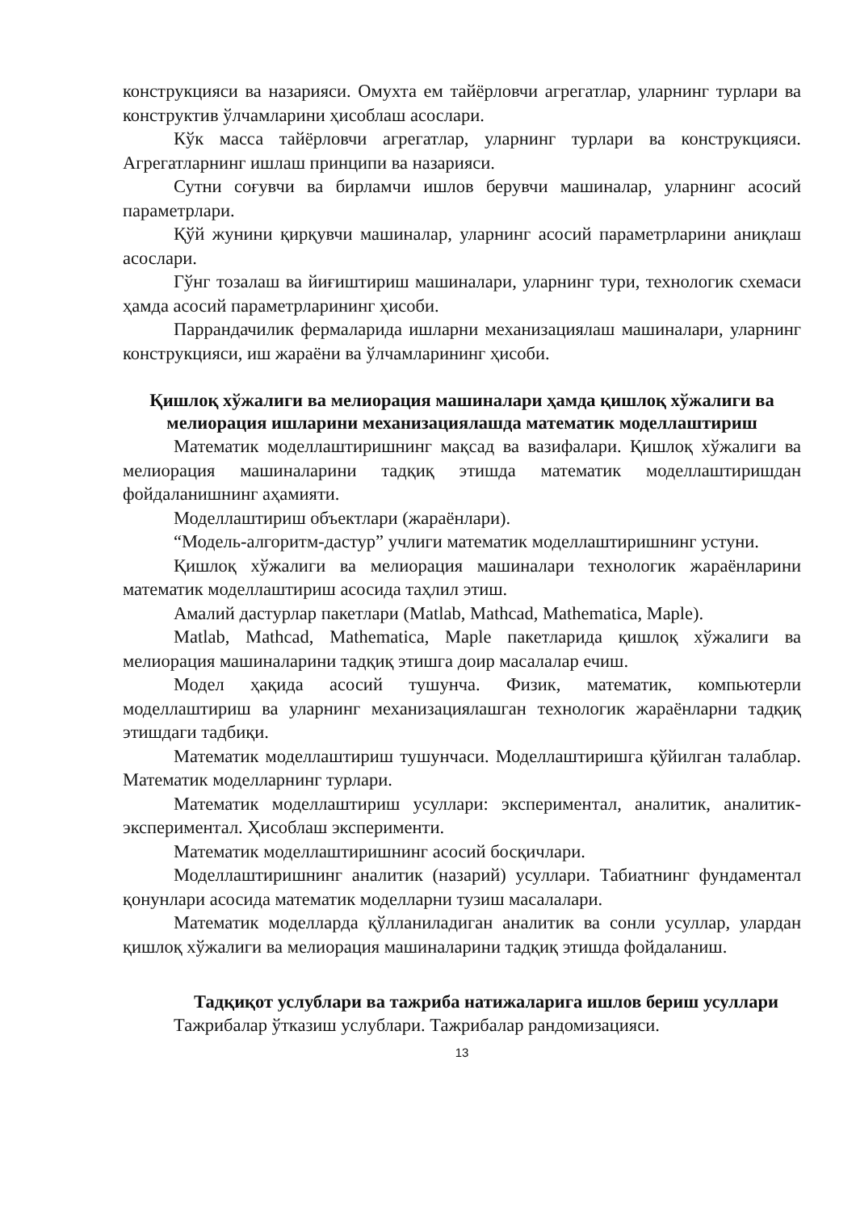конструкцияси ва назарияси. Омухта ем тайёрловчи агрегатлар, уларнинг турлари ва конструктив ўлчамларини ҳисоблаш асослари.
Кўк масса тайёрловчи агрегатлар, уларнинг турлари ва конструкцияси. Агрегатларнинг ишлаш принципи ва назарияси.
Сутни соғувчи ва бирламчи ишлов берувчи машиналар, уларнинг асосий параметрлари.
Қўй жунини қирқувчи машиналар, уларнинг асосий параметрларини аниқлаш асослари.
Гўнг тозалаш ва йиғиштириш машиналари, уларнинг тури, технологик схемаси ҳамда асосий параметрларининг ҳисоби.
Паррандачилик фермаларида ишларни механизациялаш машиналари, уларнинг конструкцияси, иш жараёни ва ўлчамларининг ҳисоби.
Қишлоқ хўжалиги ва мелиорация машиналари ҳамда қишлоқ хўжалиги ва мелиорация ишларини механизациялашда математик моделлаштириш
Математик моделлаштиришнинг мақсад ва вазифалари. Қишлоқ хўжалиги ва мелиорация машиналарини тадқиқ этишда математик моделлаштиришдан фойдаланишнинг аҳамияти.
Моделлаштириш объектлари (жараёнлари).
“Модель-алгоритм-дастур” учлиги математик моделлаштиришнинг устуни.
Қишлоқ хўжалиги ва мелиорация машиналари технологик жараёнларини математик моделлаштириш асосида таҳлил этиш.
Амалий дастурлар пакетлари (Matlab, Mathcad, Mathematica, Maple).
Matlab, Mathcad, Mathematica, Maple пакетларида қишлоқ хўжалиги ва мелиорация машиналарини тадқиқ этишга доир масалалар ечиш.
Модел ҳақида асосий тушунча. Физик, математик, компьютерли моделлаштириш ва уларнинг механизациялашган технологик жараёнларни тадқиқ этишдаги тадбиқи.
Математик моделлаштириш тушунчаси. Моделлаштиришга қўйилган талаблар. Математик моделларнинг турлари.
Математик моделлаштириш усуллари: экспериментал, аналитик, аналитик-экспериментал. Ҳисоблаш эксперименти.
Математик моделлаштиришнинг асосий босқичлари.
Моделлаштиришнинг аналитик (назарий) усуллари. Табиатнинг фундаментал қонунлари асосида математик моделларни тузиш масалалари.
Математик моделларда қўлланиладиган аналитик ва сонли усуллар, улардан қишлоқ хўжалиги ва мелиорация машиналарини тадқиқ этишда фойдаланиш.
Тадқиқот услублари ва тажриба натижаларига ишлов бериш усуллари
Тажрибалар ўтказиш услублари. Тажрибалар рандомизацияси.
13